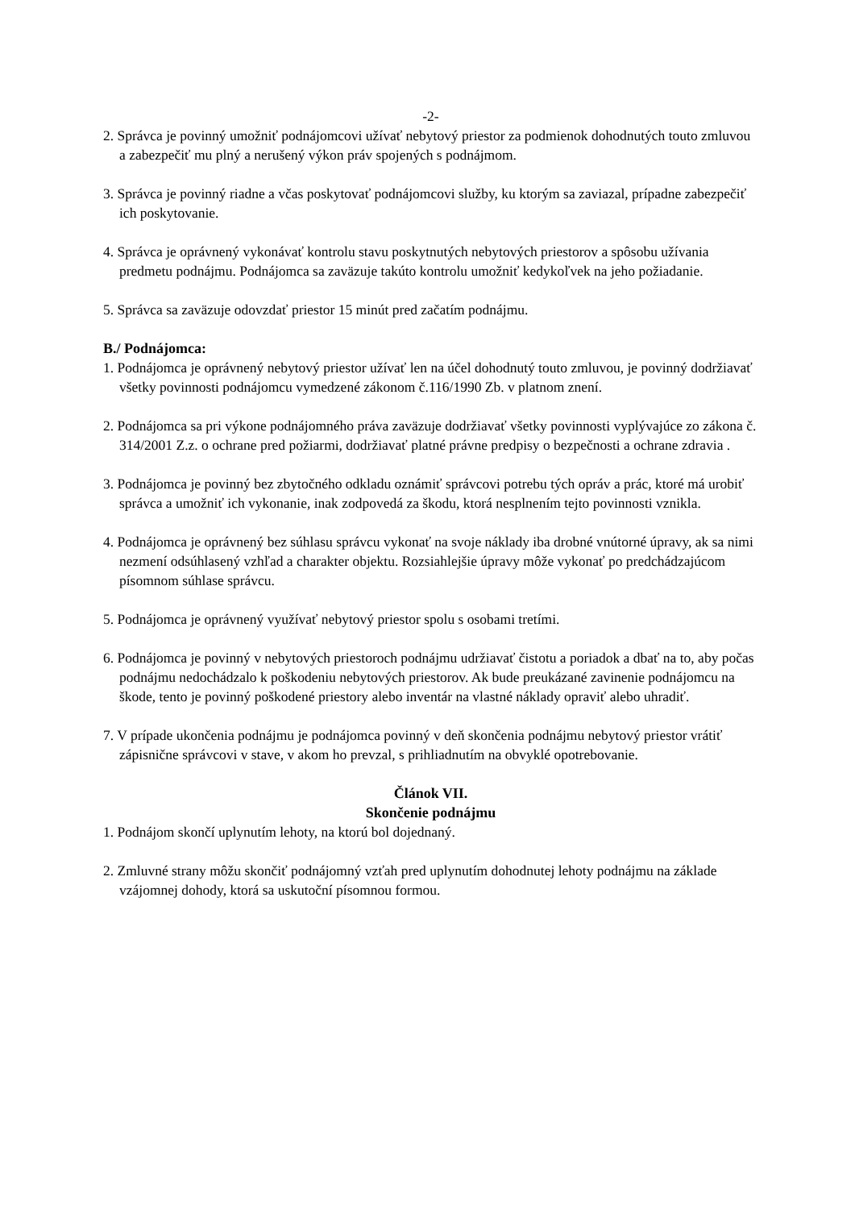-2-
2. Správca je povinný umožniť podnájomcovi užívať nebytový priestor za podmienok dohodnutých touto zmluvou a zabezpečiť mu plný a nerušený výkon práv spojených s podnájmom.
3. Správca je povinný riadne a včas poskytovať podnájomcovi služby, ku ktorým sa zaviazal, prípadne zabezpečiť ich poskytovanie.
4. Správca je oprávnený vykonávať kontrolu stavu poskytnutých nebytových priestorov a spôsobu užívania predmetu podnájmu. Podnájomca sa zaväzuje takúto kontrolu umožniť kedykoľvek na jeho požiadanie.
5. Správca sa zaväzuje odovzdať priestor 15 minút pred začatím podnájmu.
B./ Podnájomca:
1. Podnájomca je oprávnený nebytový priestor užívať len na účel dohodnutý touto zmluvou, je povinný dodržiavať všetky povinnosti podnájomcu vymedzené zákonom č.116/1990 Zb. v platnom znení.
2. Podnájomca sa pri výkone podnájomného práva zaväzuje dodržiavať všetky povinnosti vyplývajúce zo zákona č. 314/2001 Z.z. o ochrane pred požiarmi, dodržiavať platné právne predpisy o bezpečnosti a ochrane zdravia .
3. Podnájomca je povinný bez zbytočného odkladu oznámiť správcovi potrebu tých opráv a prác, ktoré má urobiť správca a umožniť ich vykonanie, inak zodpovedá za škodu, ktorá nesplnením tejto povinnosti vznikla.
4. Podnájomca je oprávnený bez súhlasu správcu vykonať na svoje náklady iba drobné vnútorné úpravy, ak sa nimi nezmení odsúhlasený vzhľad a charakter objektu. Rozsiahlejšie úpravy môže vykonať po predchádzajúcom písomnom súhlase správcu.
5. Podnájomca je oprávnený využívať nebytový priestor spolu s osobami tretími.
6. Podnájomca je povinný v nebytových priestoroch podnájmu udržiavať čistotu a poriadok a dbať na to, aby počas podnájmu nedochádzalo k poškodeniu nebytových priestorov. Ak bude preukázané zavinenie podnájomcu na škode, tento je povinný poškodené priestory alebo inventár na vlastné náklady opraviť alebo uhradiť.
7. V prípade ukončenia podnájmu je podnájomca povinný v deň skončenia podnájmu nebytový priestor vrátiť zápisnične správcovi v stave, v akom ho prevzal, s prihliadnutím na obvyklé opotrebovanie.
Článok VII.
Skončenie podnájmu
1. Podnájom skončí uplynutím lehoty, na ktorú bol dojednaný.
2. Zmluvné strany môžu skončiť podnájomný vzťah pred uplynutím dohodnutej lehoty podnájmu na základe vzájomnej dohody, ktorá sa uskutoční písomnou formou.